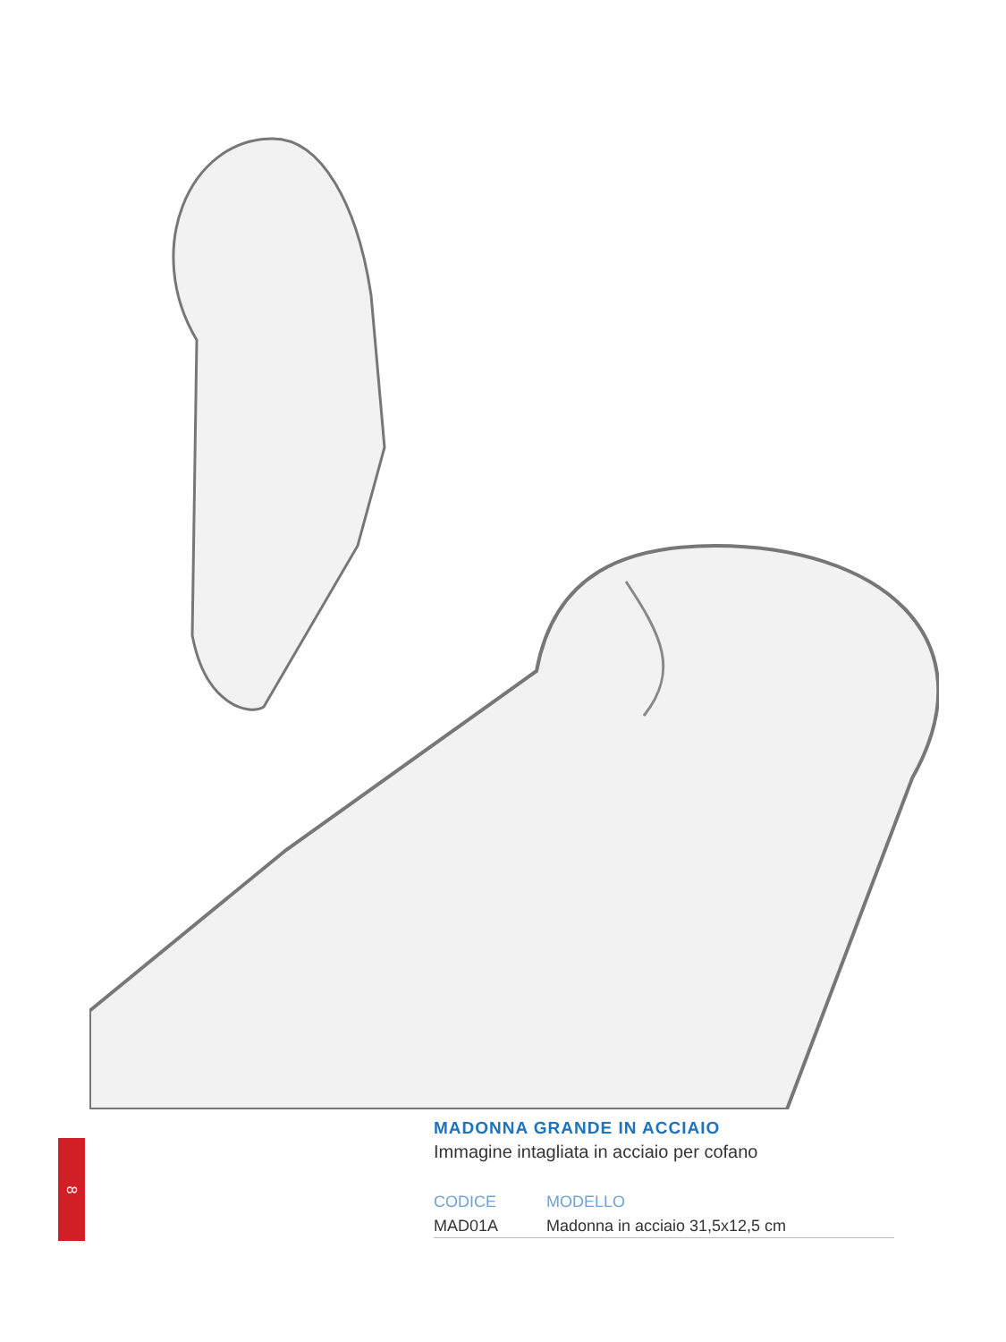8
MADONNA GRANDE IN ACCIAIO
Immagine intagliata in acciaio per cofano
| CODICE | MODELLO |
| --- | --- |
| MAD01A | Madonna in acciaio 31,5x12,5 cm |